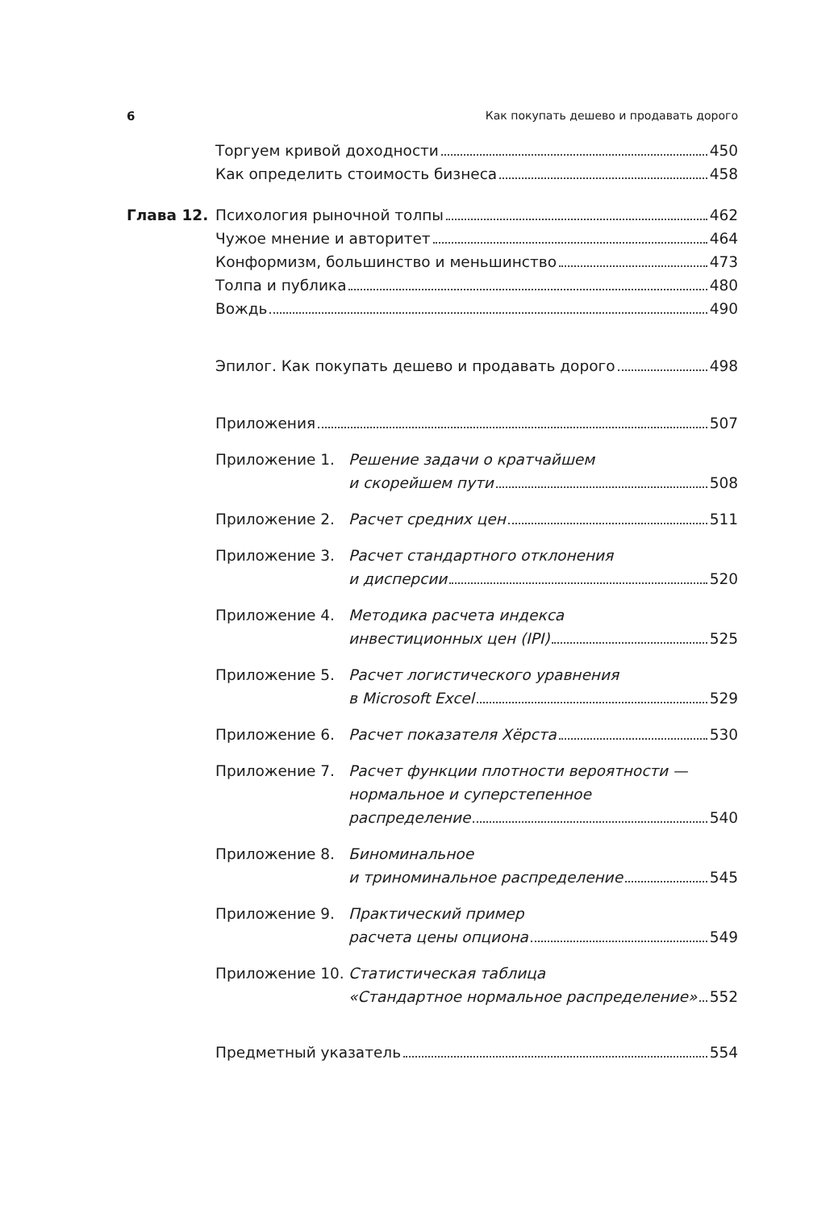6 Как покупать дешево и продавать дорого
Торгуем кривой доходности 450
Как определить стоимость бизнеса 458
Глава 12. Психология рыночной толпы 462
Чужое мнение и авторитет 464
Конформизм, большинство и меньшинство 473
Толпа и публика 480
Вождь 490
Эпилог. Как покупать дешево и продавать дорого 498
Приложения 507
Приложение 1. Решение задачи о кратчайшем
и скорейшем пути 508
Приложение 2. Расчет средних цен 511
Приложение 3. Расчет стандартного отклонения
и дисперсии 520
Приложение 4. Методика расчета индекса
инвестиционных цен (IPI) 525
Приложение 5. Расчет логистического уравнения
в Microsoft Excel 529
Приложение 6. Расчет показателя Хёрста 530
Приложение 7. Расчет функции плотности вероятности —
нормальное и суперстепенное
распределение 540
Приложение 8. Биноминальное
и триноминальное распределение 545
Приложение 9. Практический пример
расчета цены опциона 549
Приложение 10. Статистическая таблица
«Стандартное нормальное распределение» 552
Предметный указатель 554